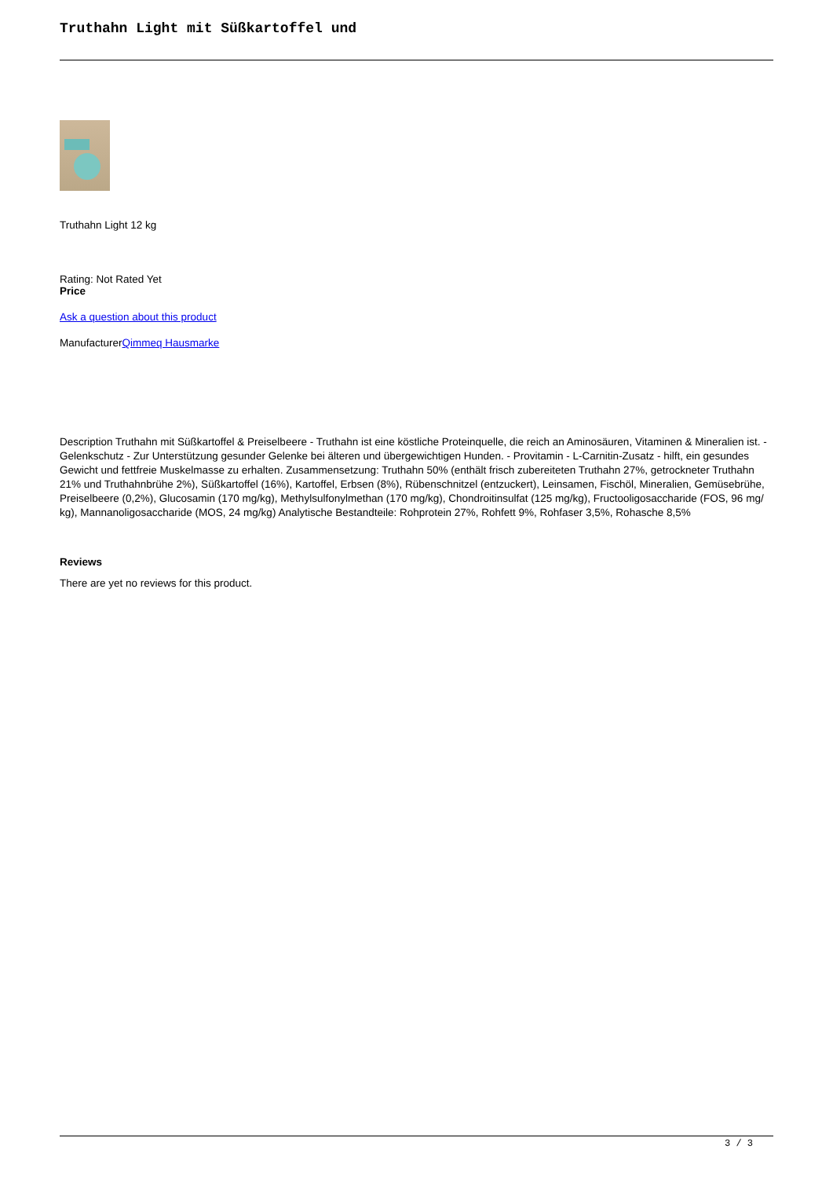Truthahn Light mit Süßkartoffel und
Truthahn Light 12 kg
Rating: Not Rated Yet
Price
Ask a question about this product
ManufacturerQimmeq Hausmarke
Description Truthahn mit Süßkartoffel & Preiselbeere - Truthahn ist eine köstliche Proteinquelle, die reich an Aminosäuren, Vitaminen & Mineralien ist. - Gelenkschutz - Zur Unterstützung gesunder Gelenke bei älteren und übergewichtigen Hunden. - Provitamin - L-Carnitin-Zusatz - hilft, ein gesundes Gewicht und fettfreie Muskelmasse zu erhalten. Zusammensetzung: Truthahn 50% (enthält frisch zubereiteten Truthahn 27%, getrockneter Truthahn 21% und Truthahnbrühe 2%), Süßkartoffel (16%), Kartoffel, Erbsen (8%), Rübenschnitzel (entzuckert), Leinsamen, Fischöl, Mineralien, Gemüsebrühe, Preiselbeere (0,2%), Glucosamin (170 mg/kg), Methylsulfonylmethan (170 mg/kg), Chondroitinsulfat (125 mg/kg), Fructooligosaccharide (FOS, 96 mg/ kg), Mannanoligosaccharide (MOS, 24 mg/kg) Analytische Bestandteile: Rohprotein 27%, Rohfett 9%, Rohfaser 3,5%, Rohasche 8,5%
Reviews
There are yet no reviews for this product.
3 / 3